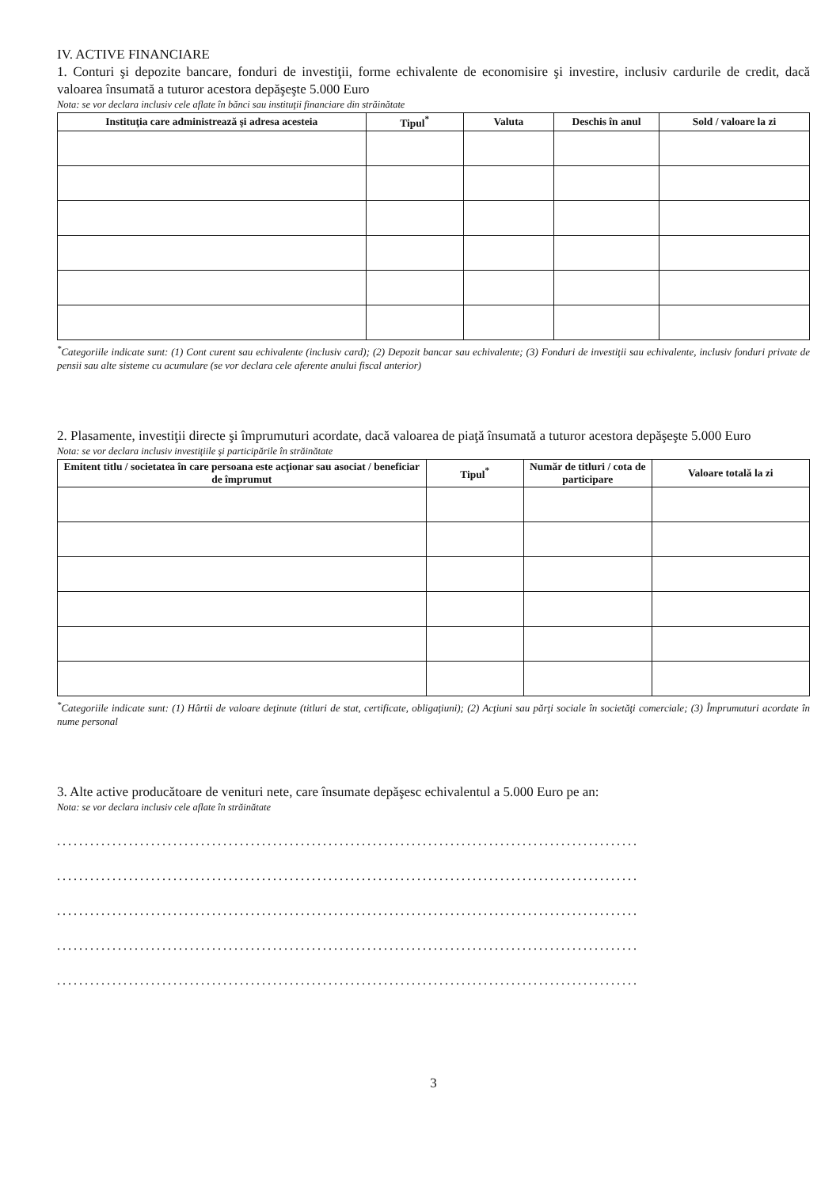IV. ACTIVE FINANCIARE
1. Conturi şi depozite bancare, fonduri de investiţii, forme echivalente de economisire şi investire, inclusiv cardurile de credit, dacă valoarea însumată a tuturor acestora depăşeşte 5.000 Euro
Nota: se vor declara inclusiv cele aflate în bănci sau instituţii financiare din străinătate
| Instituţia care administrează şi adresa acesteia | Tipul<sup>*</sup> | Valuta | Deschis în anul | Sold / valoare la zi |
| --- | --- | --- | --- | --- |
<sup>*</sup> Categoriile indicate sunt: (1) Cont curent sau echivalente (inclusiv card); (2) Depozit bancar sau echivalente; (3) Fonduri de investiţii sau echivalente, inclusiv fonduri private de pensii sau alte sisteme cu acumulare (se vor declara cele aferente anului fiscal anterior)
2. Plasamente, investiţii directe şi împrumuturi acordate, dacă valoarea de piaţă însumată a tuturor acestora depăşeşte 5.000 Euro
Nota: se vor declara inclusiv investiţiile şi participările în străinătate
| Emitent titlu / societatea în care persoana este acţionar sau asociat / beneficiar de împrumut | Tipul<sup>*</sup> | Număr de titluri / cota de participare | Valoare totală la zi |
| --- | --- | --- | --- |
<sup>*</sup> Categoriile indicate sunt: (1) Hârtii de valoare deţinute (titluri de stat, certificate, obligaţiuni); (2) Acţiuni sau părţi sociale în societăţi comerciale; (3) Împrumuturi acordate în nume personal
3. Alte active producătoare de venituri nete, care însumate depăşesc echivalentul a 5.000 Euro pe an:
Nota: se vor declara inclusiv cele aflate în străinătate
.........................................................................................................
.........................................................................................................
.........................................................................................................
.........................................................................................................
.........................................................................................................
3